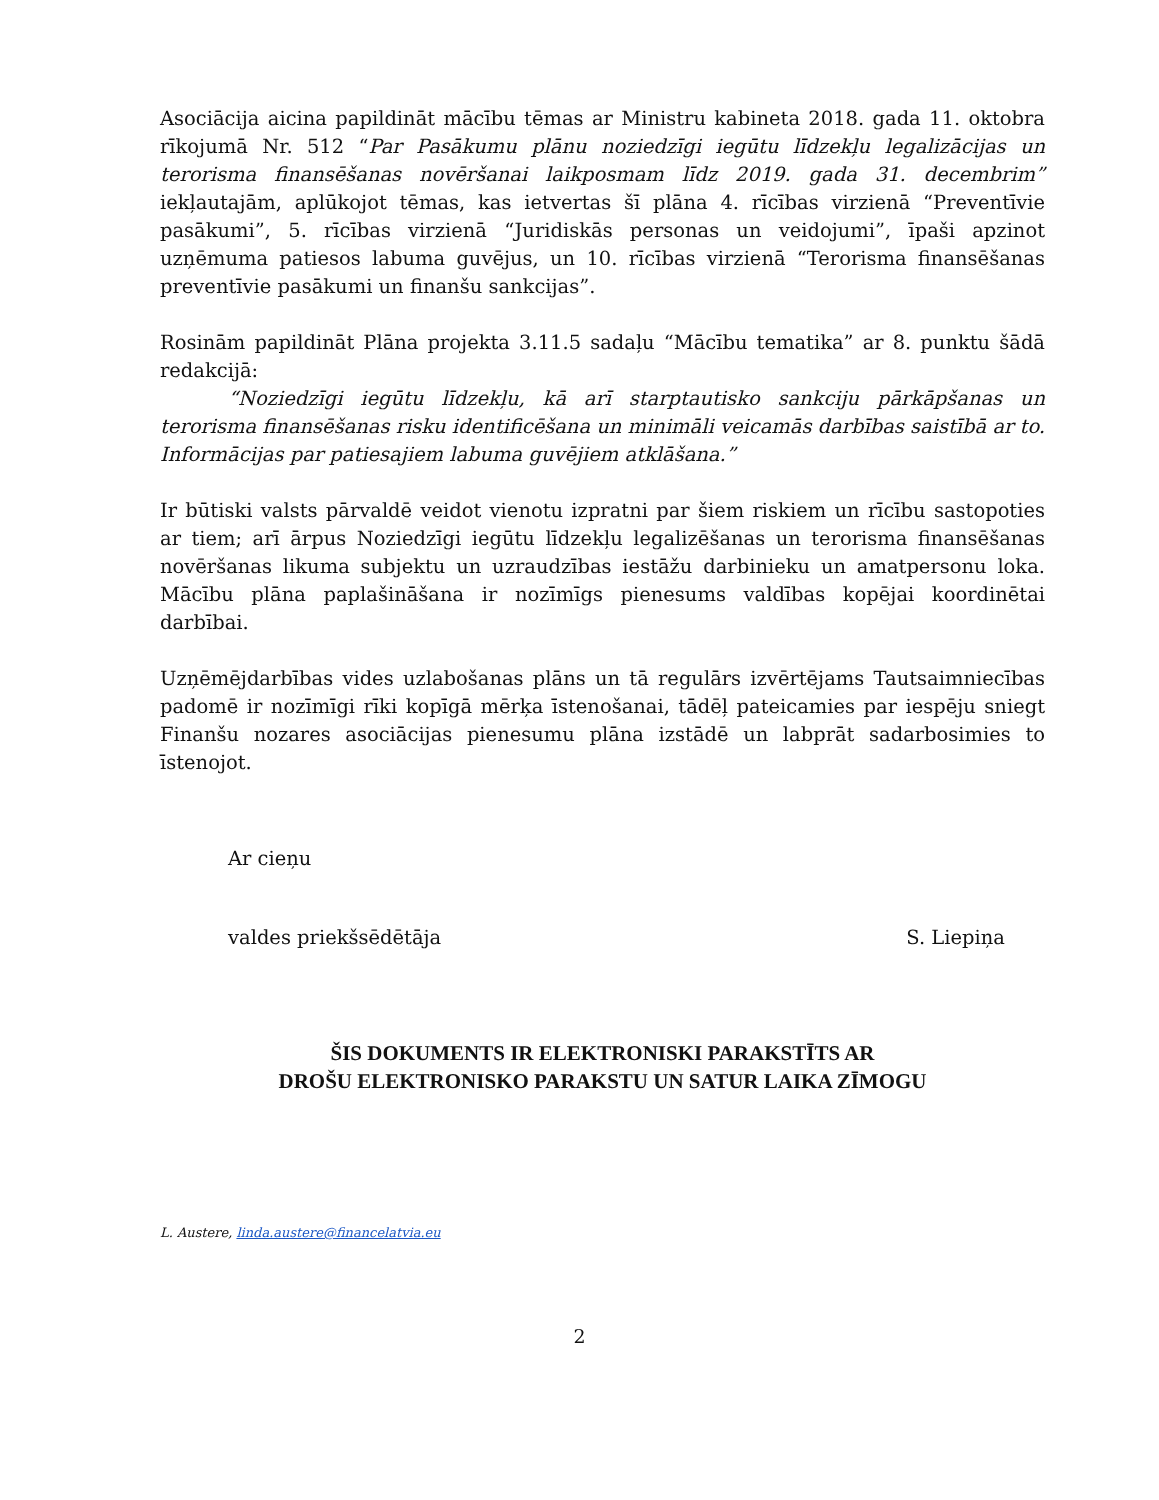Asociācija aicina papildināt mācību tēmas ar Ministru kabineta 2018. gada 11. oktobra rīkojumā Nr. 512 “Par Pasākumu plānu noziedzīgi iegūtu līdzekļu legalizācijas un terorisma finansēšanas novēršanai laikposmam līdz 2019. gada 31. decembrim” iekļautajām, aplūkojot tēmas, kas ietvertas šī plāna 4. rīcības virzienā “Preventīvie pasākumi”, 5. rīcības virzienā “Juridiskās personas un veidojumi”, īpaši apzinot uzņēmuma patiesos labuma guvējus, un 10. rīcības virzienā “Terorisma finansēšanas preventīvie pasākumi un finanšu sankcijas”.
Rosinām papildināt Plāna projekta 3.11.5 sadaļu “Mācību tematika” ar 8. punktu šādā redakcijā:
“Noziedzīgi iegūtu līdzekļu, kā arī starptautisko sankciju pārkāpšanas un terorisma finansēšanas risku identificēšana un minimāli veicamās darbības saistībā ar to. Informācijas par patiesajiem labuma guvējiem atklāšana.”
Ir būtiski valsts pārvaldē veidot vienotu izpratni par šiem riskiem un rīcību sastopoties ar tiem; arī ārpus Noziedzīgi iegūtu līdzekļu legalizēšanas un terorisma finansēšanas novēršanas likuma subjektu un uzraudzības iestāžu darbinieku un amatpersonu loka. Mācību plāna paplašināšana ir nozīmīgs pienesums valdības kopējai koordinētai darbībai.
Uzņēmējdarbības vides uzlabošanas plāns un tā regulārs izvērtējams Tautsaimniecības padomē ir nozīmīgi rīki kopīgā mērķa īstenošanai, tādēļ pateicamies par iespēju sniegt Finanšu nozares asociācijas pienesumu plāna izstādē un labprāt sadarbosimies to īstenojot.
Ar cieņu
valdes priekšsēdētāja S. Liepiņa
ŠIS DOKUMENTS IR ELEKTRONISKI PARAKSTĪTS AR
DROŠU ELEKTRONISKO PARAKSTU UN SATUR LAIKA ZĪMOGU
L. Austere, linda.austere@financelatvia.eu
2